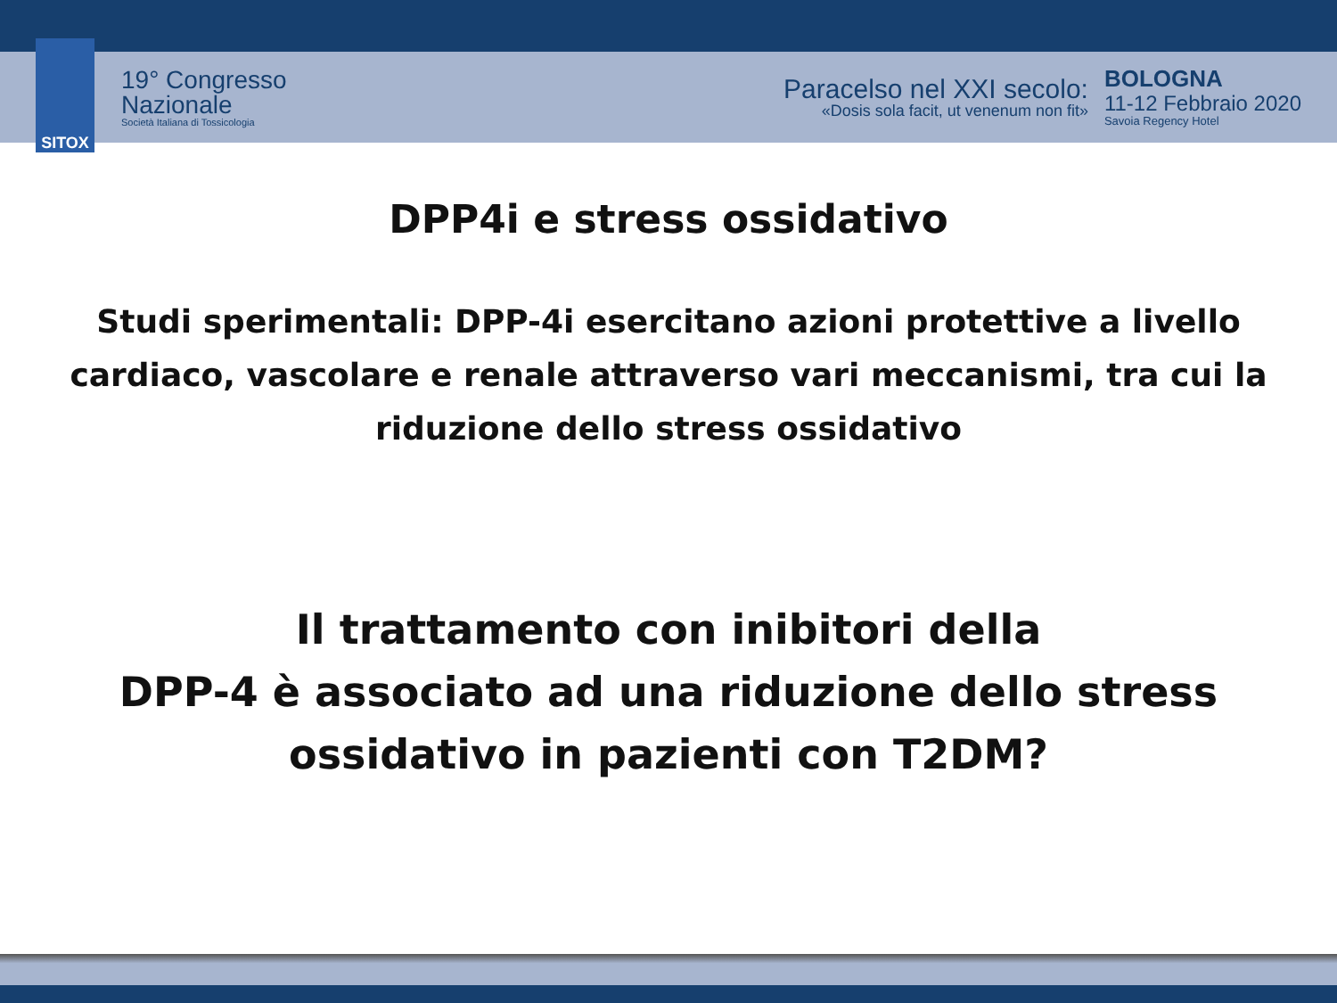SITOX
19° Congresso
Nazionale
Società Italiana di Tossicologia
Paracelso nel XXI secolo:
«Dosis sola facit, ut venenum non fit»
BOLOGNA
11-12 Febbraio 2020
Savoia Regency Hotel
DPP4i e stress ossidativo
Studi sperimentali: DPP-4i esercitano azioni protettive a livello cardiaco, vascolare e renale attraverso vari meccanismi, tra cui la riduzione dello stress ossidativo
Il trattamento con inibitori della
DPP-4 è associato ad una riduzione dello stress ossidativo in pazienti con T2DM?